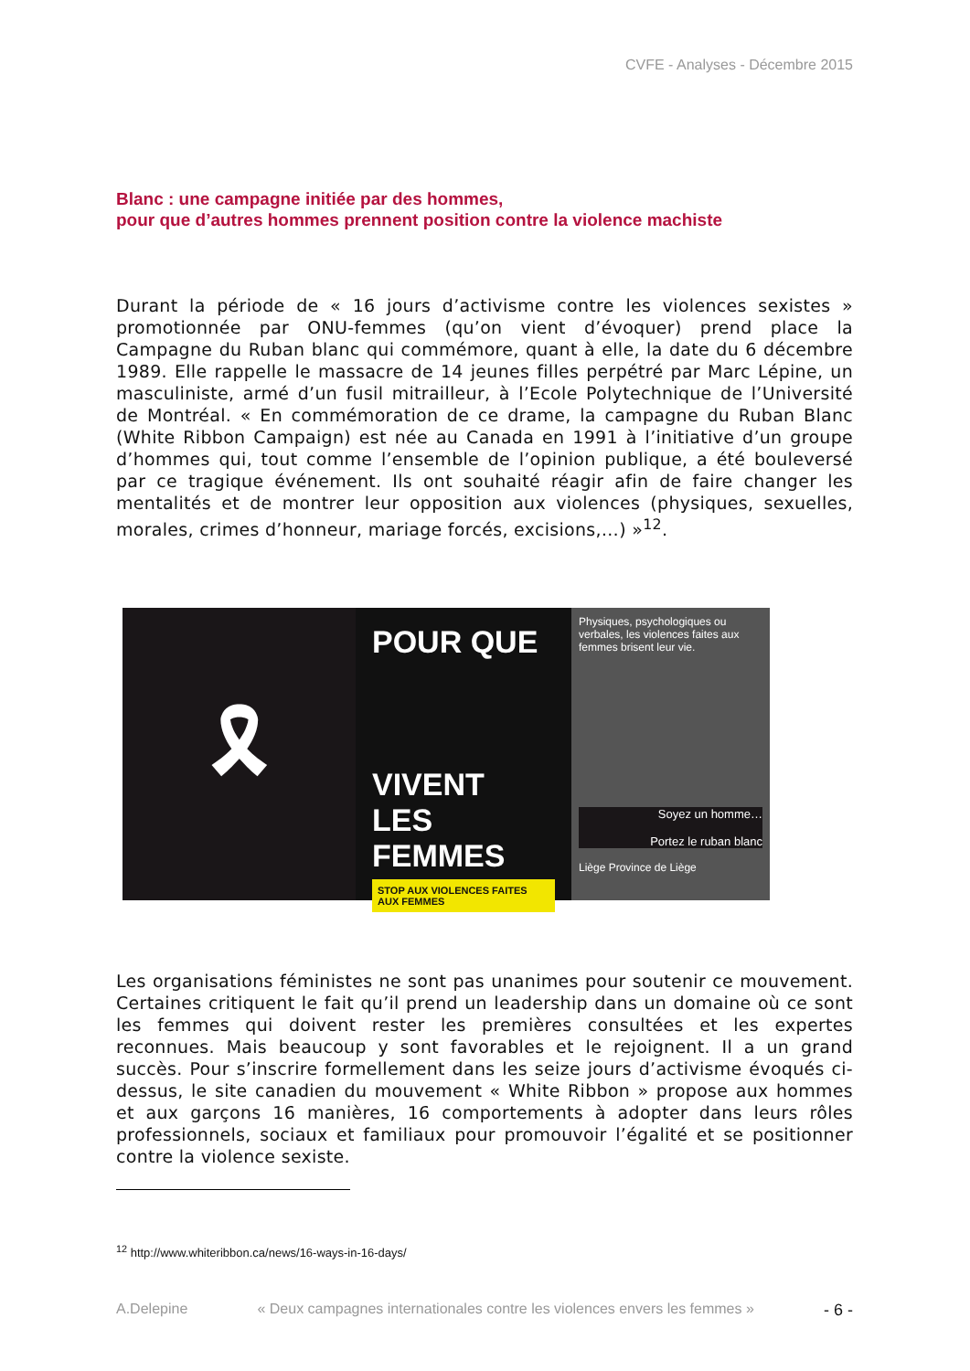CVFE - Analyses - Décembre 2015
Blanc : une campagne initiée par des hommes,
pour que d’autres hommes prennent position contre la violence machiste
Durant la période de « 16 jours d’activisme contre les violences sexistes » promotionnée par ONU-femmes (qu’on vient d’évoquer) prend place la Campagne du Ruban blanc qui commémore, quant à elle, la date du 6 décembre 1989. Elle rappelle le massacre de 14 jeunes filles perpétré par Marc Lépine, un masculiniste, armé d’un fusil mitrailleur, à l’Ecole Polytechnique de l’Université de Montréal. « En commémoration de ce drame, la campagne du Ruban Blanc (White Ribbon Campaign) est née au Canada en 1991 à l’initiative d’un groupe d’hommes qui, tout comme l’ensemble de l’opinion publique, a été bouleversé par ce tragique événement. Ils ont souhaité réagir afin de faire changer les mentalités et de montrer leur opposition aux violences (physiques, sexuelles, morales, crimes d’honneur, mariage forcés, excisions,…) »<sup>12</sup>.
🎗
POUR QUE
VIVENT
LES FEMMES
STOP AUX VIOLENCES FAITES AUX FEMMES
Physiques, psychologiques ou verbales, les violences faites aux femmes brisent leur vie.
Soyez un homme…
Portez le ruban blanc
Liège Province de Liège
Les organisations féministes ne sont pas unanimes pour soutenir ce mouvement. Certaines critiquent le fait qu’il prend un leadership dans un domaine où ce sont les femmes qui doivent rester les premières consultées et les expertes reconnues. Mais beaucoup y sont favorables et le rejoignent. Il a un grand succès. Pour s’inscrire formellement dans les seize jours d’activisme évoqués ci-dessus, le site canadien du mouvement « White Ribbon » propose aux hommes et aux garçons 16 manières, 16 comportements à adopter dans leurs rôles professionnels, sociaux et familiaux pour promouvoir l’égalité et se positionner contre la violence sexiste.
<sup>12</sup> http://www.whiteribbon.ca/news/16-ways-in-16-days/
A.Delepine « Deux campagnes internationales contre les violences envers les femmes » - 6 -